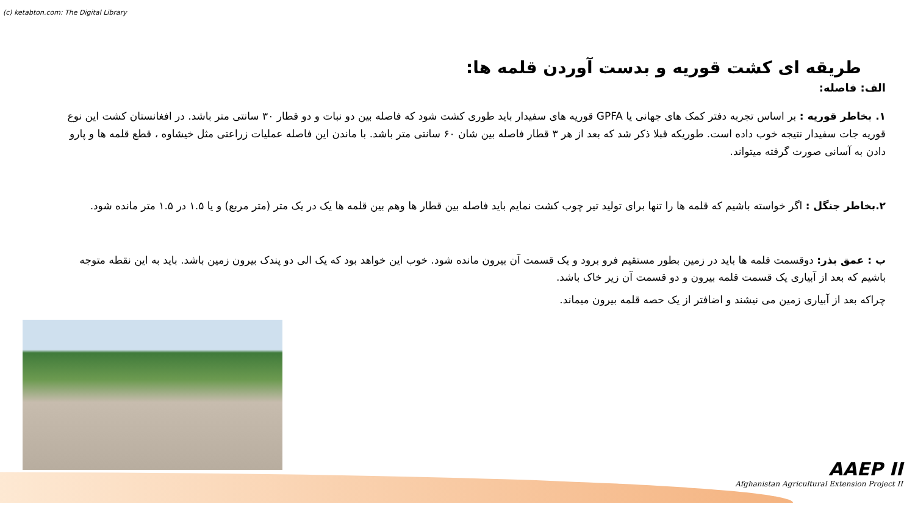(c) ketabton.com: The Digital Library
طریقه ای کشت قوریه و بدست آوردن قلمه ها:
الف: فاصله:
۱. بخاطر قوریه : بر اساس تجربه دفتر کمک های جهانی یا GPFA قوریه های سفیدار باید طوری کشت شود که فاصله بین دو نبات و دو قطار ۳۰ سانتی متر باشد. در افغانستان کشت این نوع قوریه جات سفیدار نتیجه خوب داده است. طوریکه قبلا ذکر شد که بعد از هر ۳ قطار فاصله بین شان ۶۰ سانتی متر باشد. با ماندن این فاصله عملیات زراعتی مثل خیشاوه ، قطع قلمه ها و پارو دادن به آسانی صورت گرفته میتواند.
۲.بخاطر جنگل : اگر خواسته باشیم که قلمه ها را تنها برای تولید تیر چوب کشت نمایم باید فاصله بین قطار ها وهم بین قلمه ها یک در یک متر (متر مربع) و یا ۱.۵ در ۱.۵ متر مانده شود.
ب : عمق بذر: دوقسمت قلمه ها باید در زمین بطور مستقیم فرو برود و یک قسمت آن بیرون مانده شود. خوب این خواهد بود که یک الی دو پندک بیرون زمین باشد. باید به این نقطه متوجه باشیم که بعد از آبیاری یک قسمت قلمه بیرون و دو قسمت آن زیر خاک باشد.
چراکه بعد از آبیاری زمین می نیشند و اضافتر از یک حصه قلمه بیرون میماند.
AAEP II
Afghanistan Agricultural Extension Project II